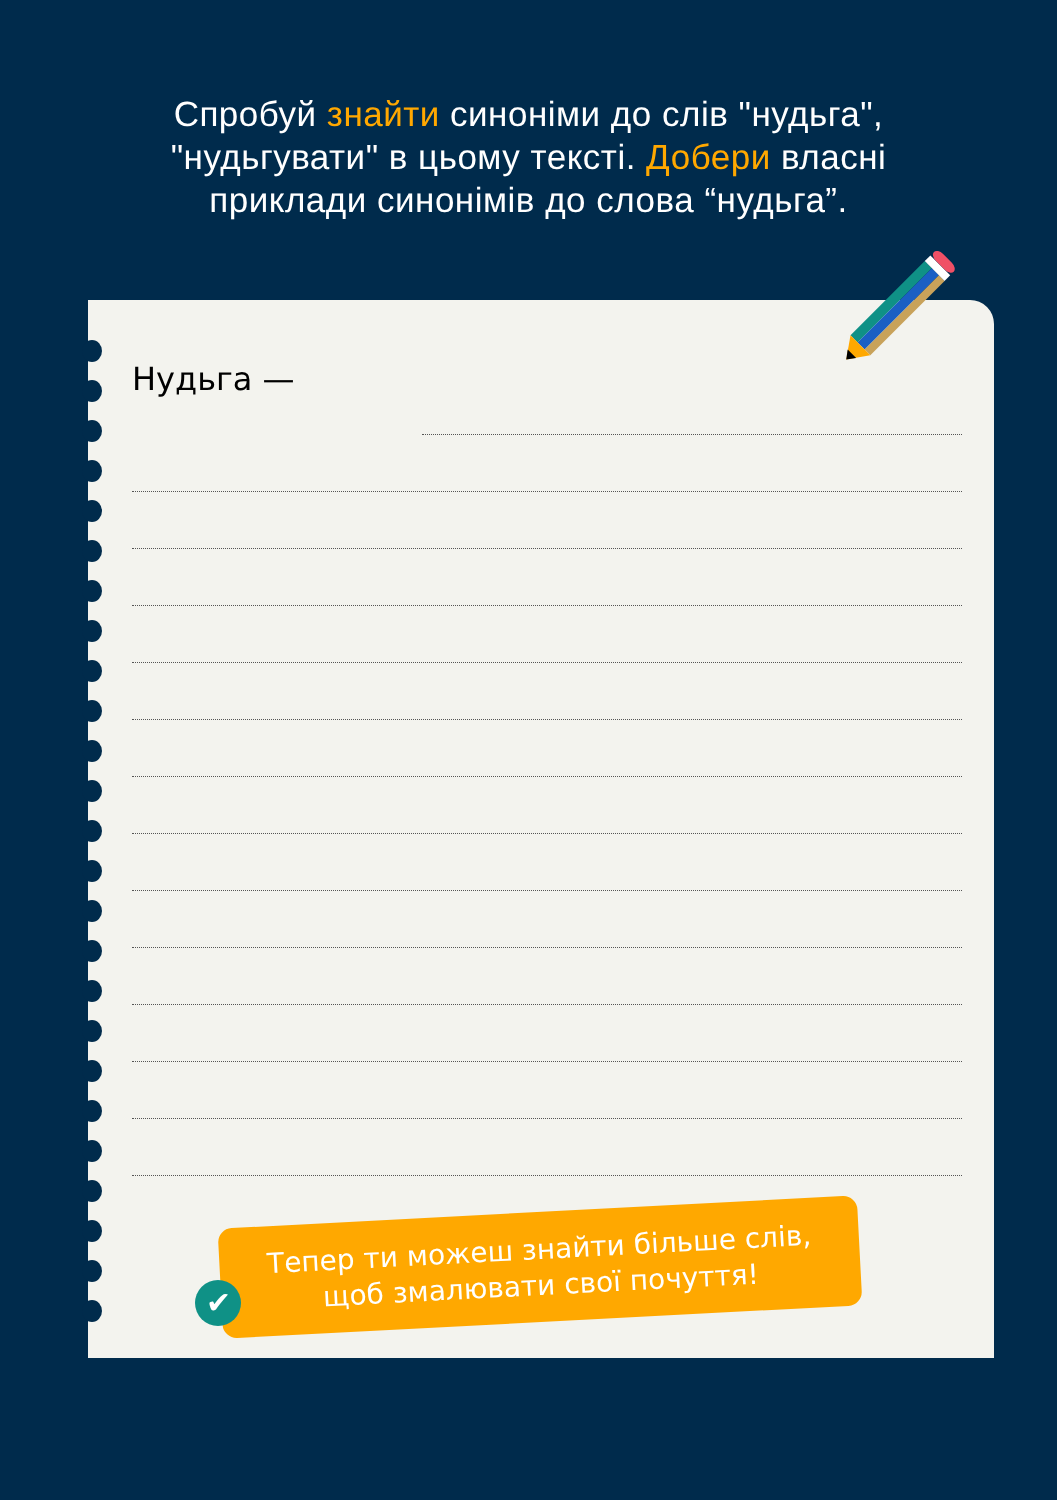Спробуй знайти синоніми до слів "нудьга",
"нудьгувати" в цьому тексті. Добери власні
приклади синонімів до слова “нудьга”.
Нудьга —
Тепер ти можеш знайти більше слів,
щоб змалювати свої почуття!
✔